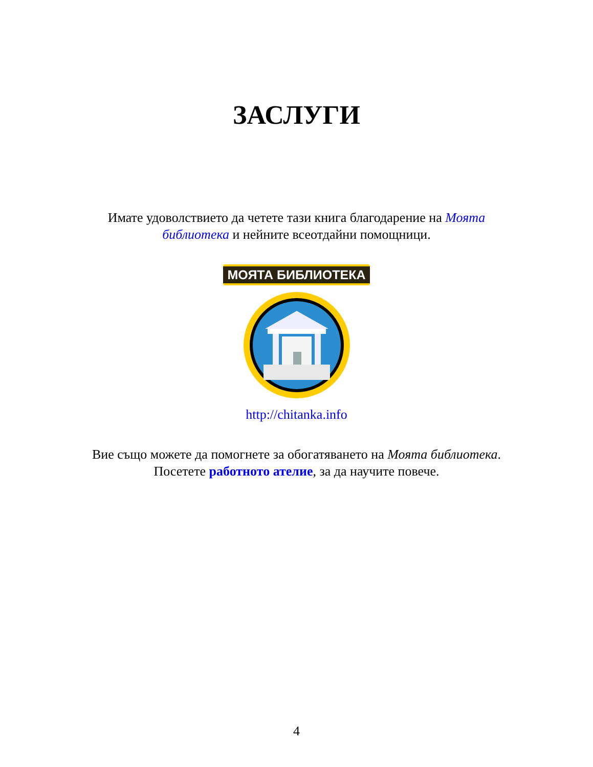ЗАСЛУГИ
Имате удоволствието да четете тази книга благодарение на Моята библиотека и нейните всеотдайни помощници.
МОЯТА БИБЛИОТЕКА
http://chitanka.info
Вие също можете да помогнете за обогатяването на Моята библиотека. Посетете работното ателие, за да научите повече.
4